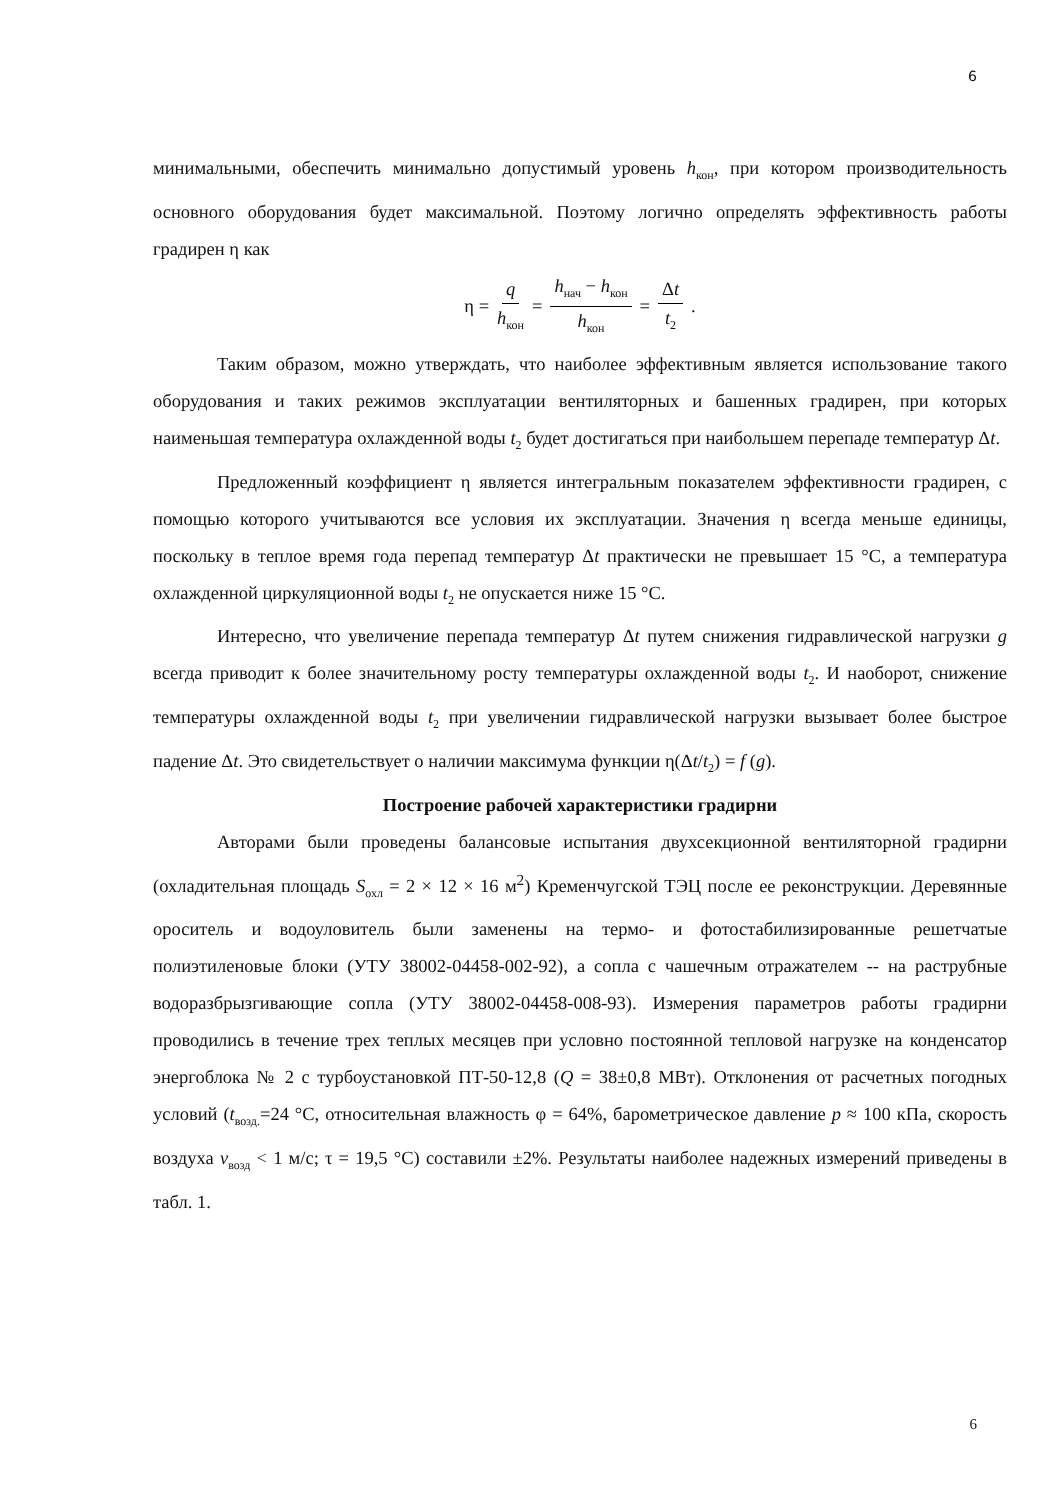6
минимальными, обеспечить минимально допустимый уровень h<sub>кон</sub>, при котором производительность основного оборудования будет максимальной. Поэтому логично определять эффективность работы градирен η как
η = q h<sub>кон</sub> = h<sub>нач</sub> − h<sub>кон</sub> h<sub>кон</sub> = Δt t<sub>2</sub> .
Таким образом, можно утверждать, что наиболее эффективным является использование такого оборудования и таких режимов эксплуатации вентиляторных и башенных градирен, при которых наименьшая температура охлажденной воды t<sub>2</sub> будет достигаться при наибольшем перепаде температур Δt.
Предложенный коэффициент η является интегральным показателем эффективности градирен, с помощью которого учитываются все условия их эксплуатации. Значения η всегда меньше единицы, поскольку в теплое время года перепад температур Δt практически не превышает 15 °С, а температура охлажденной циркуляционной воды t<sub>2</sub> не опускается ниже 15 °С.
Интересно, что увеличение перепада температур Δt путем снижения гидравлической нагрузки g всегда приводит к более значительному росту температуры охлажденной воды t<sub>2</sub>. И наоборот, снижение температуры охлажденной воды t<sub>2</sub> при увеличении гидравлической нагрузки вызывает более быстрое падение Δt. Это свидетельствует о наличии максимума функции η(Δt/t<sub>2</sub>) = f (g).
Построение рабочей характеристики градирни
Авторами были проведены балансовые испытания двухсекционной вентиляторной градирни (охладительная площадь S<sub>охл</sub> = 2 × 12 × 16 м<sup>2</sup>) Кременчугской ТЭЦ после ее реконструкции. Деревянные ороситель и водоуловитель были заменены на термо- и фотостабилизированные решетчатые полиэтиленовые блоки (УТУ 38002-04458-002-92), а сопла с чашечным отражателем -- на раструбные водоразбрызгивающие сопла (УТУ 38002-04458-008-93). Измерения параметров работы градирни проводились в течение трех теплых месяцев при условно постоянной тепловой нагрузке на конденсатор энергоблока № 2 с турбоустановкой ПТ-50-12,8 (Q = 38±0,8 МВт). Отклонения от расчетных погодных условий (t<sub>возд.</sub>=24 °С, относительная влажность φ = 64%, барометрическое давление p ≈ 100 кПа, скорость воздуха v<sub>возд</sub> < 1 м/с; τ = 19,5 °С) составили ±2%. Результаты наиболее надежных измерений приведены в табл. 1.
6